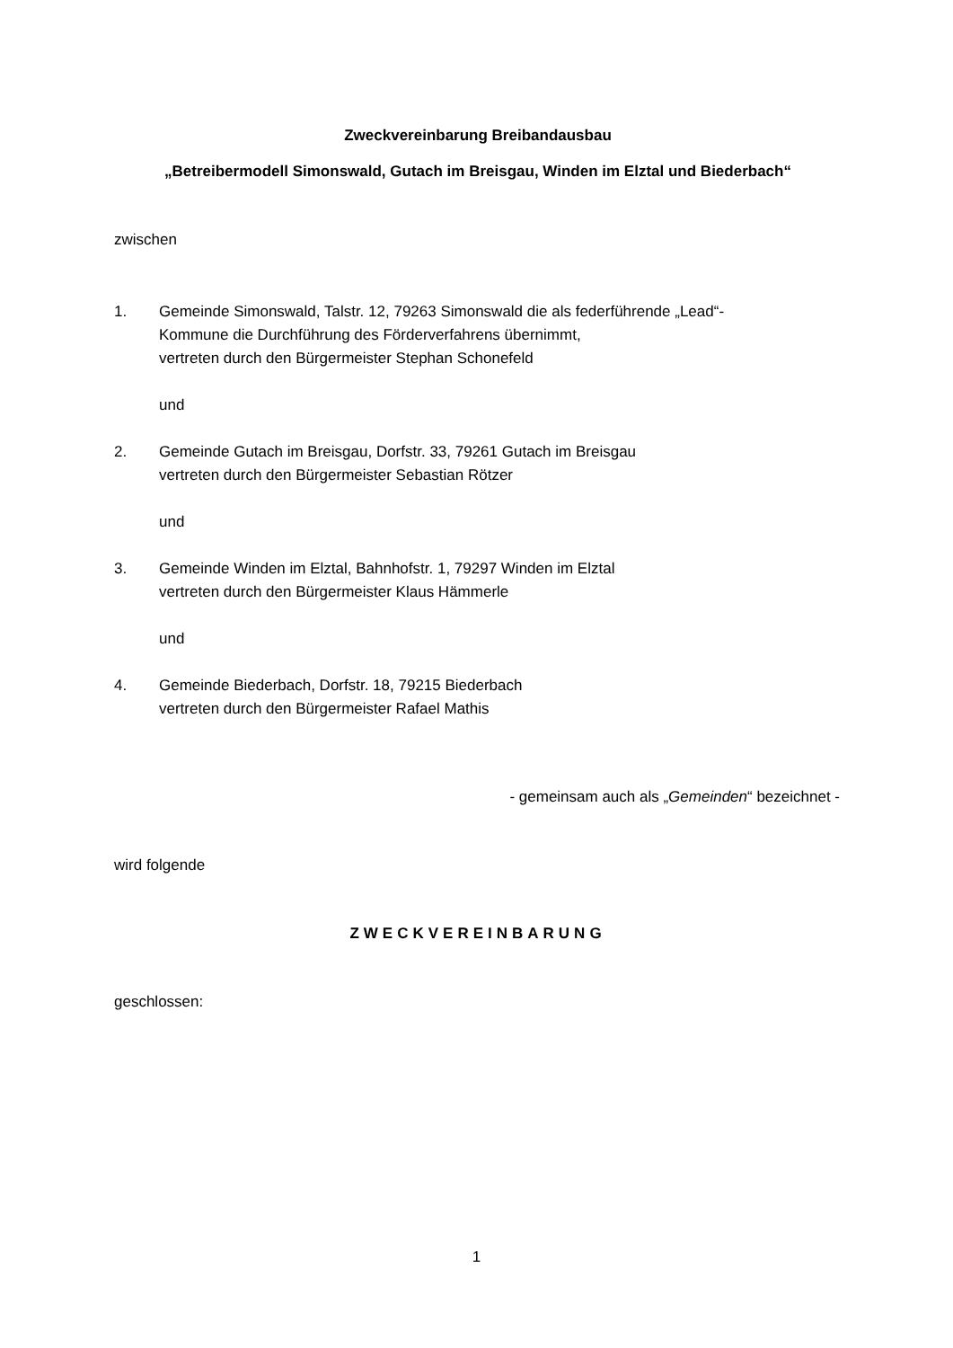Zweckvereinbarung Breibandausbau
„Betreibermodell Simonswald, Gutach im Breisgau, Winden im Elztal und Biederbach“
zwischen
1. Gemeinde Simonswald, Talstr. 12, 79263 Simonswald die als federführende „Lead“-
Kommune die Durchführung des Förderverfahrens übernimmt,
vertreten durch den Bürgermeister Stephan Schonefeld
und
2. Gemeinde Gutach im Breisgau, Dorfstr. 33, 79261 Gutach im Breisgau
vertreten durch den Bürgermeister Sebastian Rötzer
und
3. Gemeinde Winden im Elztal, Bahnhofstr. 1, 79297 Winden im Elztal
vertreten durch den Bürgermeister Klaus Hämmerle
und
4. Gemeinde Biederbach, Dorfstr. 18, 79215 Biederbach
vertreten durch den Bürgermeister Rafael Mathis
- gemeinsam auch als „Gemeinden“ bezeichnet -
wird folgende
ZWECKVEREINBARUNG
geschlossen:
1